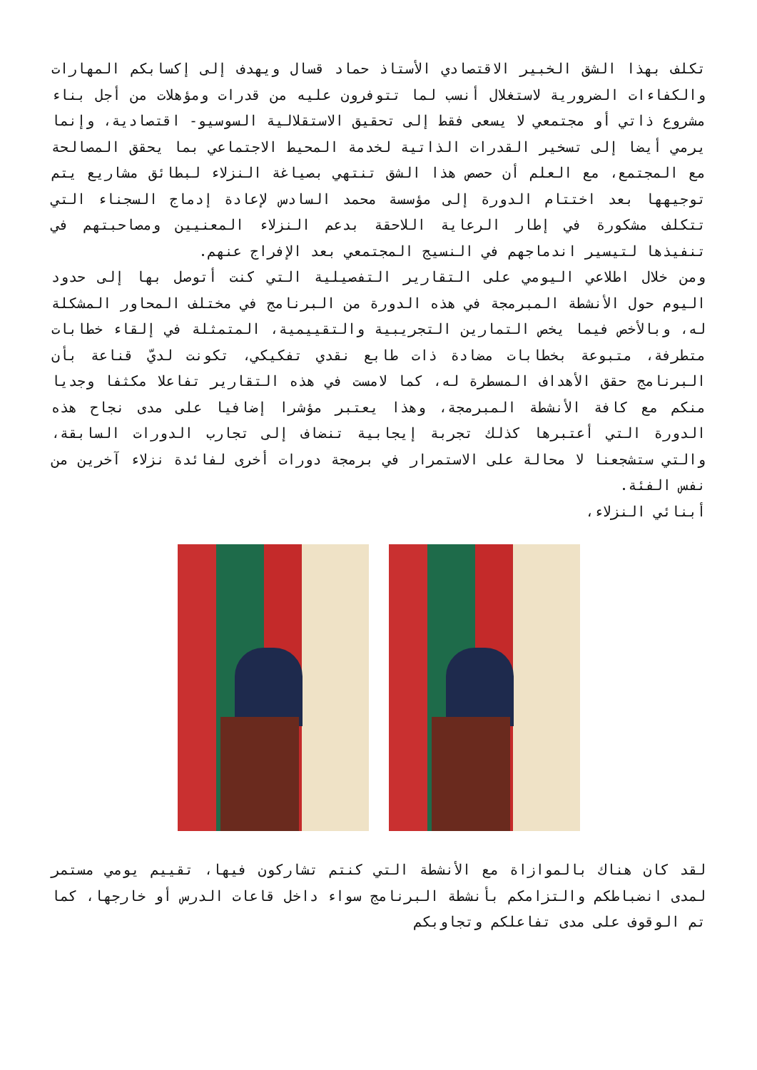تكلف بهذا الشق الخبير الاقتصادي الأستاذ حماد قسال ويهدف إلى إكسابكم المهارات والكفاءات الضرورية لاستغلال أنسب لما تتوفرون عليه من قدرات ومؤهلات من أجل بناء مشروع ذاتي أو مجتمعي لا يسعى فقط إلى تحقيق الاستقلالية السوسيو- اقتصادية، وإنما يرمي أيضا إلى تسخير القدرات الذاتية لخدمة المحيط الاجتماعي بما يحقق المصالحة مع المجتمع، مع العلم أن حصص هذا الشق تنتهي بصياغة النزلاء لبطائق مشاريع يتم توجيهها بعد اختتام الدورة إلى مؤسسة محمد السادس لإعادة إدماج السجناء التي تتكلف مشكورة في إطار الرعاية اللاحقة بدعم النزلاء المعنيين ومصاحبتهم في تنفيذها لتيسير اندماجهم في النسيج المجتمعي بعد الإفراج عنهم.
ومن خلال اطلاعي اليومي على التقارير التفصيلية التي كنت أتوصل بها إلى حدود اليوم حول الأنشطة المبرمجة في هذه الدورة من البرنامج في مختلف المحاور المشكلة له، وبالأخص فيما يخص التمارين التجريبية والتقييمية، المتمثلة في إلقاء خطابات متطرفة، متبوعة بخطابات مضادة ذات طابع نقدي تفكيكي، تكونت لديّ قناعة بأن البرنامج حقق الأهداف المسطرة له، كما لامست في هذه التقارير تفاعلا مكثفا وجديا منكم مع كافة الأنشطة المبرمجة، وهذا يعتبر مؤشرا إضافيا على مدى نجاح هذه الدورة التي أعتبرها كذلك تجربة إيجابية تنضاف إلى تجارب الدورات السابقة، والتي ستشجعنا لا محالة على الاستمرار في برمجة دورات أخرى لفائدة نزلاء آخرين من نفس الفئة.
أبنائي النزلاء،
لقد كان هناك بالموازاة مع الأنشطة التي كنتم تشاركون فيها، تقييم يومي مستمر لمدى انضباطكم والتزامكم بأنشطة البرنامج سواء داخل قاعات الدرس أو خارجها، كما تم الوقوف على مدى تفاعلكم وتجاوبكم